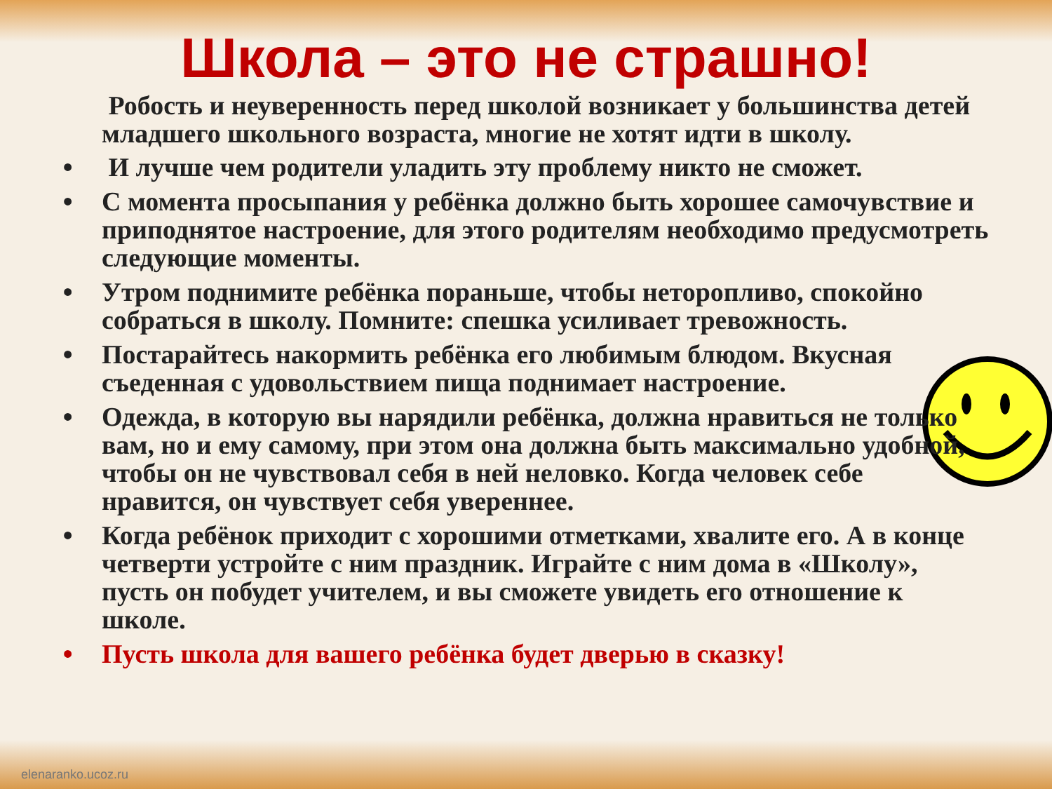Школа – это не страшно!
Робость и неуверенность перед школой возникает у большинства детей младшего школьного возраста, многие не хотят идти в школу.
• И лучше чем родители уладить эту проблему никто не сможет.
• С момента просыпания у ребёнка должно быть хорошее самочувствие и приподнятое настроение, для этого родителям необходимо предусмотреть следующие моменты.
• Утром поднимите ребёнка пораньше, чтобы неторопливо, спокойно собраться в школу. Помните: спешка усиливает тревожность.
• Постарайтесь накормить ребёнка его любимым блюдом. Вкусная съеденная с удовольствием пища поднимает настроение.
• Одежда, в которую вы нарядили ребёнка, должна нравиться не только вам, но и ему самому, при этом она должна быть максимально удобной, чтобы он не чувствовал себя в ней неловко. Когда человек себе нравится, он чувствует себя увереннее.
• Когда ребёнок приходит с хорошими отметками, хвалите его. А в конце четверти устройте с ним праздник. Играйте с ним дома в «Школу», пусть он побудет учителем, и вы сможете увидеть его отношение к школе.
• Пусть школа для вашего ребёнка будет дверью в сказку!
elenaranko.ucoz.ru